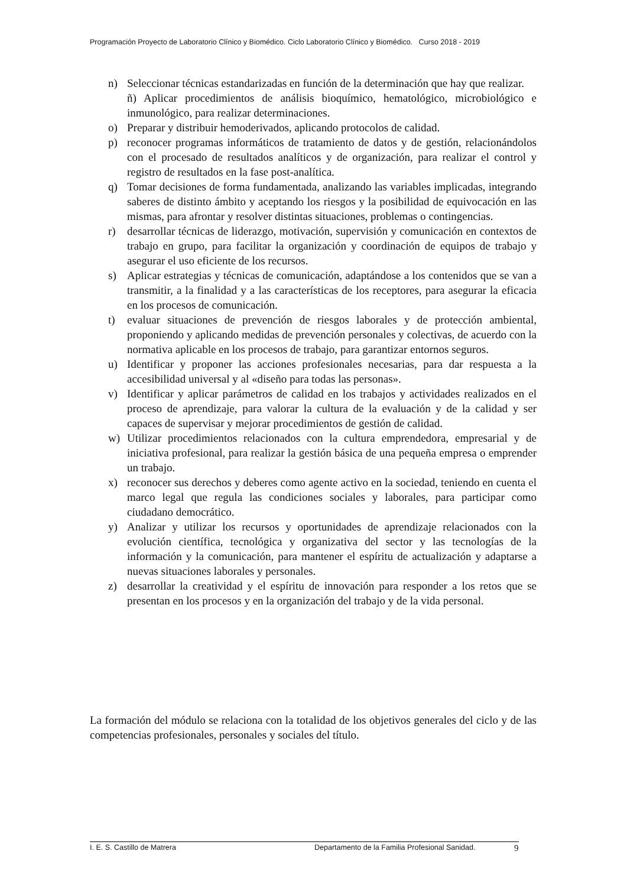Programación Proyecto de Laboratorio Clínico y Biomédico. Ciclo Laboratorio Clínico y Biomédico. Curso 2018 - 2019
n) Seleccionar técnicas estandarizadas en función de la determinación que hay que realizar.
ñ) Aplicar procedimientos de análisis bioquímico, hematológico, microbiológico e inmunológico, para realizar determinaciones.
o) Preparar y distribuir hemoderivados, aplicando protocolos de calidad.
p) reconocer programas informáticos de tratamiento de datos y de gestión, relacionándolos con el procesado de resultados analíticos y de organización, para realizar el control y registro de resultados en la fase post-analítica.
q) Tomar decisiones de forma fundamentada, analizando las variables implicadas, integrando saberes de distinto ámbito y aceptando los riesgos y la posibilidad de equivocación en las mismas, para afrontar y resolver distintas situaciones, problemas o contingencias.
r) desarrollar técnicas de liderazgo, motivación, supervisión y comunicación en contextos de trabajo en grupo, para facilitar la organización y coordinación de equipos de trabajo y asegurar el uso eficiente de los recursos.
s) Aplicar estrategias y técnicas de comunicación, adaptándose a los contenidos que se van a transmitir, a la finalidad y a las características de los receptores, para asegurar la eficacia en los procesos de comunicación.
t) evaluar situaciones de prevención de riesgos laborales y de protección ambiental, proponiendo y aplicando medidas de prevención personales y colectivas, de acuerdo con la normativa aplicable en los procesos de trabajo, para garantizar entornos seguros.
u) Identificar y proponer las acciones profesionales necesarias, para dar respuesta a la accesibilidad universal y al «diseño para todas las personas».
v) Identificar y aplicar parámetros de calidad en los trabajos y actividades realizados en el proceso de aprendizaje, para valorar la cultura de la evaluación y de la calidad y ser capaces de supervisar y mejorar procedimientos de gestión de calidad.
w) Utilizar procedimientos relacionados con la cultura emprendedora, empresarial y de iniciativa profesional, para realizar la gestión básica de una pequeña empresa o emprender un trabajo.
x) reconocer sus derechos y deberes como agente activo en la sociedad, teniendo en cuenta el marco legal que regula las condiciones sociales y laborales, para participar como ciudadano democrático.
y) Analizar y utilizar los recursos y oportunidades de aprendizaje relacionados con la evolución científica, tecnológica y organizativa del sector y las tecnologías de la información y la comunicación, para mantener el espíritu de actualización y adaptarse a nuevas situaciones laborales y personales.
z) desarrollar la creatividad y el espíritu de innovación para responder a los retos que se presentan en los procesos y en la organización del trabajo y de la vida personal.
La formación del módulo se relaciona con la totalidad de los objetivos generales del ciclo y de las competencias profesionales, personales y sociales del título.
I. E. S. Castillo de Matrera Departamento de la Familia Profesional Sanidad. 9